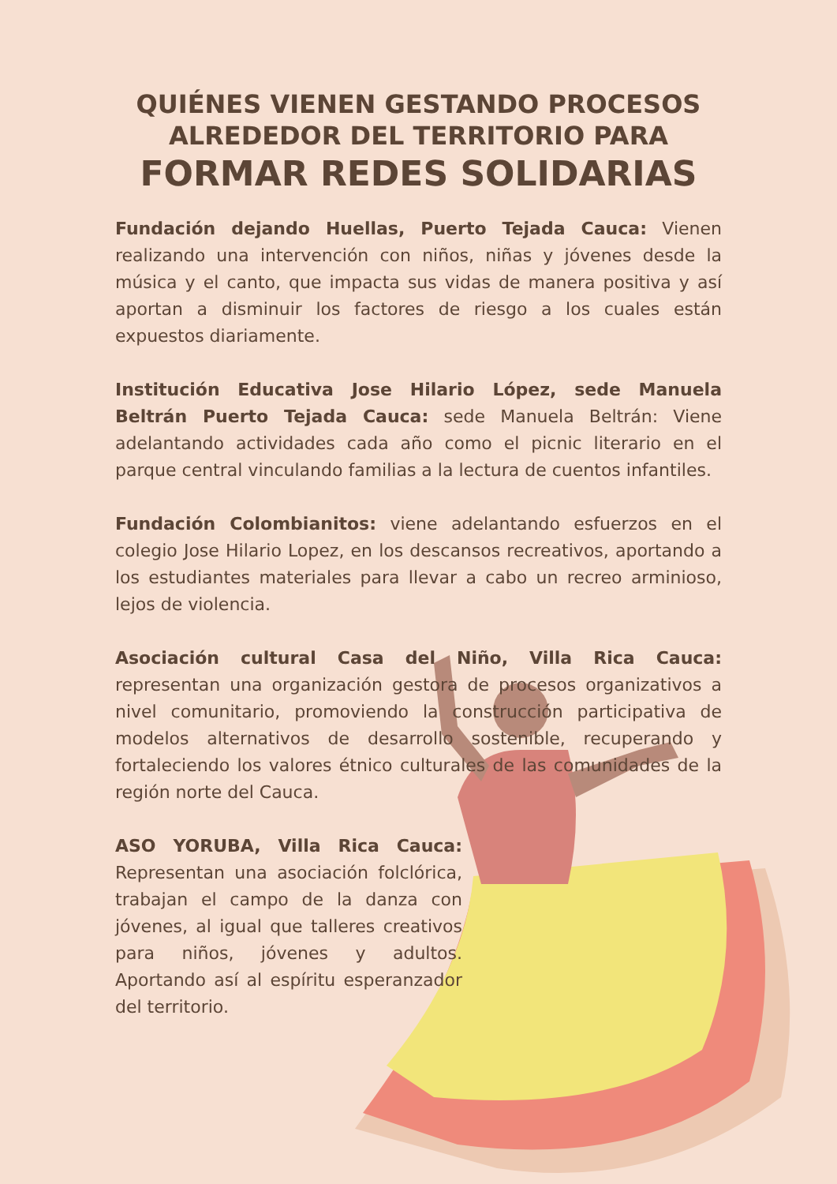QUIÉNES VIENEN GESTANDO PROCESOS
ALREDEDOR DEL TERRITORIO PARA
FORMAR REDES SOLIDARIAS
Fundación dejando Huellas, Puerto Tejada Cauca: Vienen realizando una intervención con niños, niñas y jóvenes desde la música y el canto, que impacta sus vidas de manera positiva y así aportan a disminuir los factores de riesgo a los cuales están expuestos diariamente.
Institución Educativa Jose Hilario López, sede Manuela Beltrán Puerto Tejada Cauca: sede Manuela Beltrán: Viene adelantando actividades cada año como el picnic literario en el parque central vinculando familias a la lectura de cuentos infantiles.
Fundación Colombianitos: viene adelantando esfuerzos en el colegio Jose Hilario Lopez, en los descansos recreativos, aportando a los estudiantes materiales para llevar a cabo un recreo arminioso, lejos de violencia.
Asociación cultural Casa del Niño, Villa Rica Cauca: representan una organización gestora de procesos organizativos a nivel comunitario, promoviendo la construcción participativa de modelos alternativos de desarrollo sostenible, recuperando y fortaleciendo los valores étnico culturales de las comunidades de la región norte del Cauca.
ASO YORUBA, Villa Rica Cauca: Representan una asociación folclórica, trabajan el campo de la danza con jóvenes, al igual que talleres creativos para niños, jóvenes y adultos. Aportando así al espíritu esperanzador del territorio.